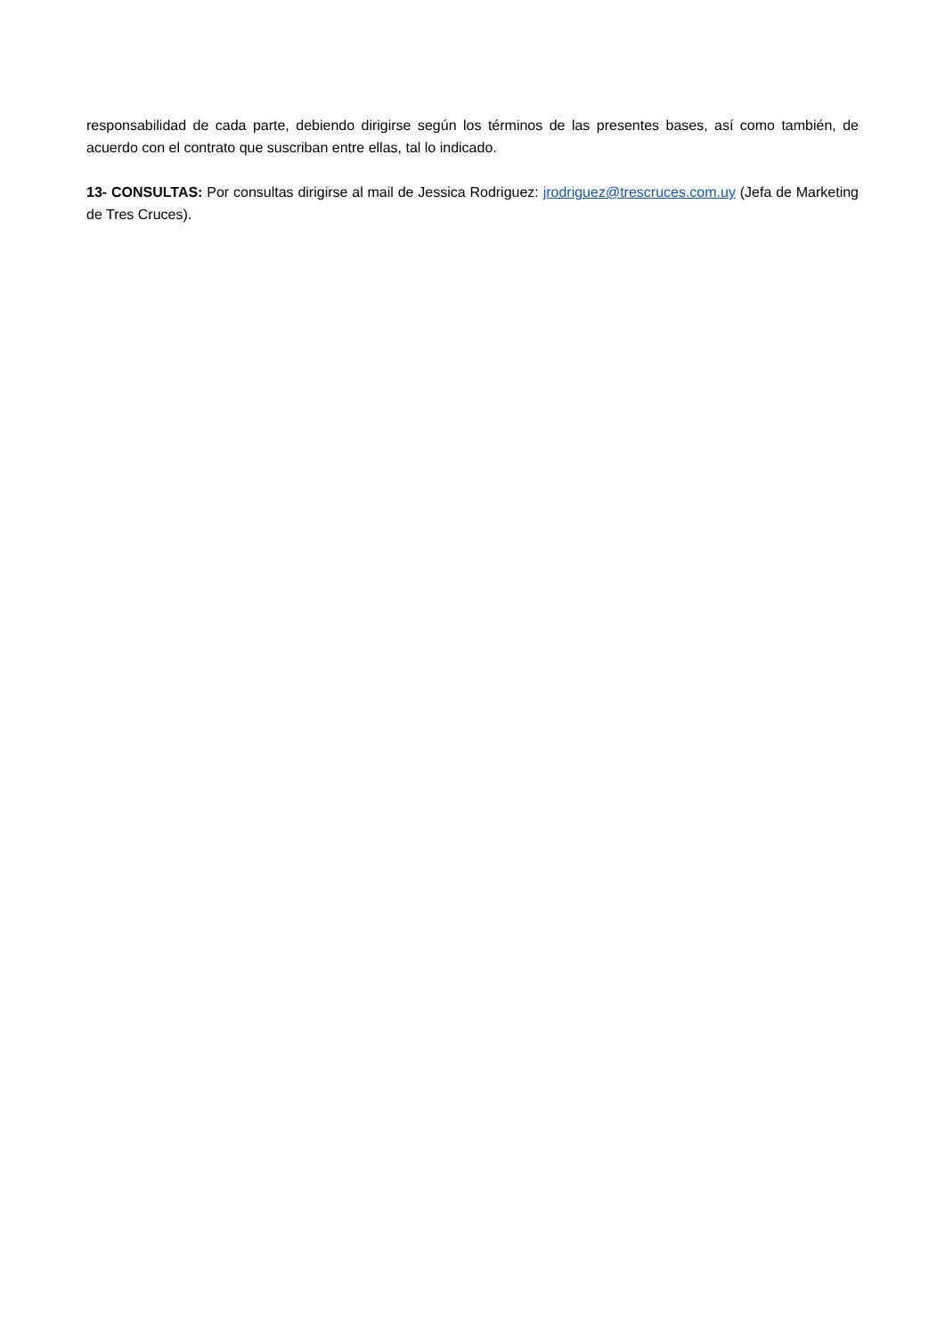responsabilidad de cada parte, debiendo dirigirse según los términos de las presentes bases, así como también, de acuerdo con el contrato que suscriban entre ellas, tal lo indicado.
13- CONSULTAS: Por consultas dirigirse al mail de Jessica Rodriguez: jrodriguez@trescruces.com.uy (Jefa de Marketing de Tres Cruces).